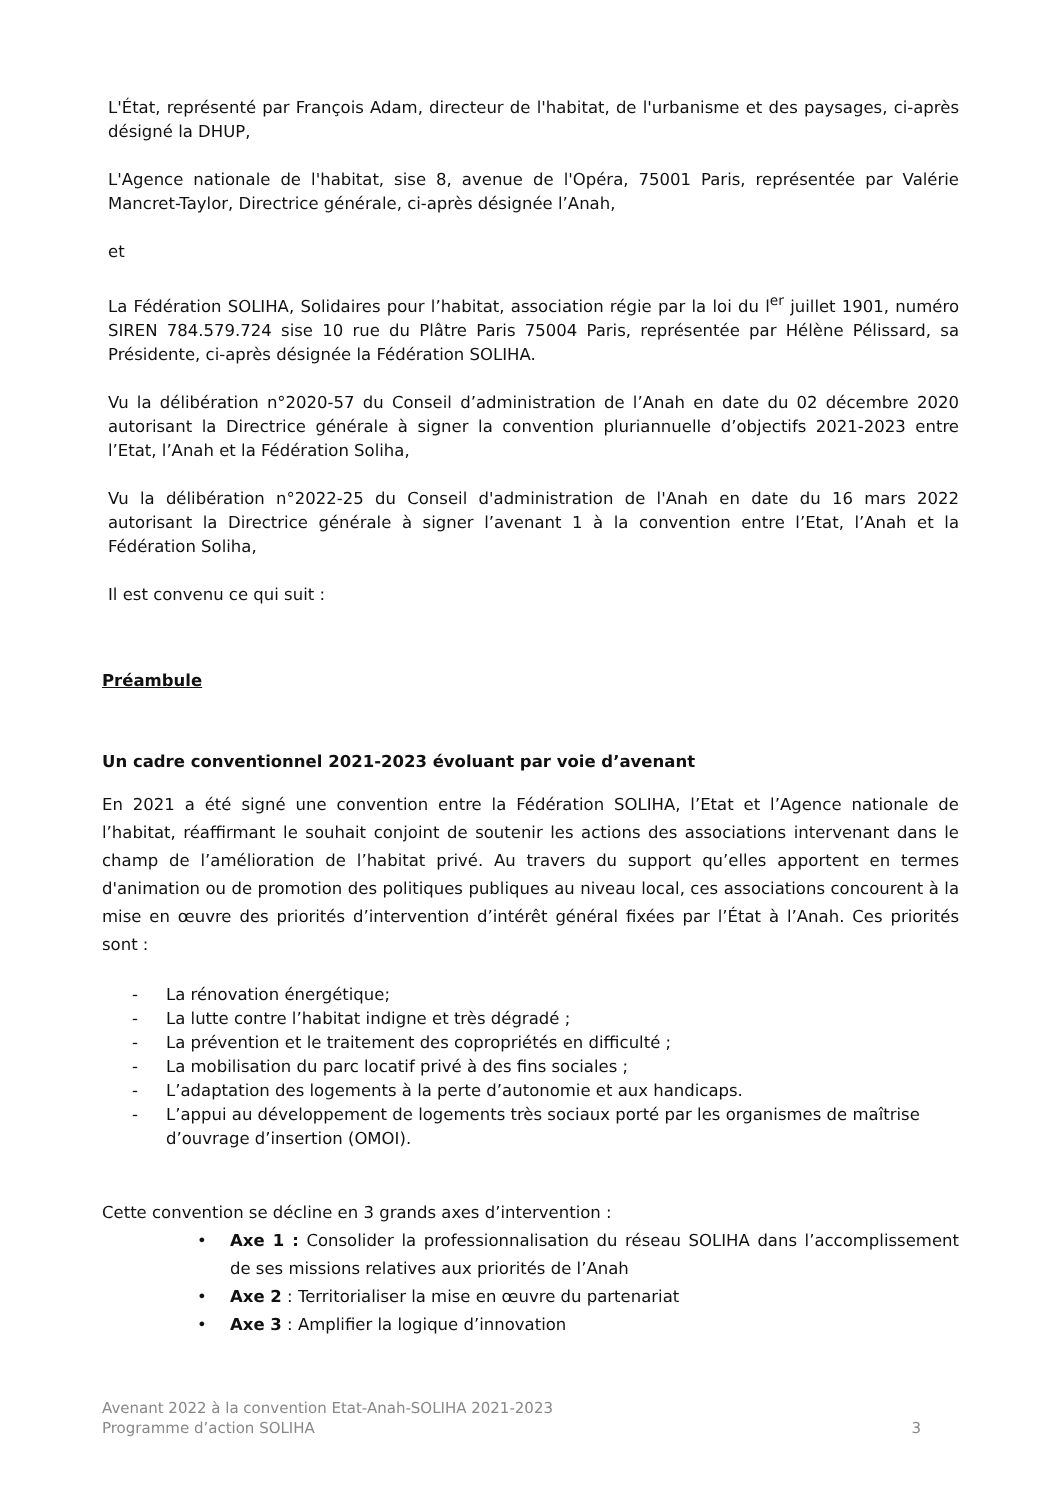L'État, représenté par François Adam, directeur de l'habitat, de l'urbanisme et des paysages, ci-après désigné la DHUP,
L'Agence nationale de l'habitat, sise 8, avenue de l'Opéra, 75001 Paris, représentée par Valérie Mancret-Taylor, Directrice générale, ci-après désignée l’Anah,
et
La Fédération SOLIHA, Solidaires pour l’habitat, association régie par la loi du l<sup>er</sup> juillet 1901, numéro SIREN 784.579.724 sise 10 rue du Plâtre Paris 75004 Paris, représentée par Hélène Pélissard, sa Présidente, ci-après désignée la Fédération SOLIHA.
Vu la délibération n°2020-57 du Conseil d’administration de l’Anah en date du 02 décembre 2020 autorisant la Directrice générale à signer la convention pluriannuelle d’objectifs 2021-2023 entre l’Etat, l’Anah et la Fédération Soliha,
Vu la délibération n°2022-25 du Conseil d'administration de l'Anah en date du 16 mars 2022 autorisant la Directrice générale à signer l’avenant 1 à la convention entre l’Etat, l’Anah et la Fédération Soliha,
Il est convenu ce qui suit :
Préambule
Un cadre conventionnel 2021-2023 évoluant par voie d’avenant
En 2021 a été signé une convention entre la Fédération SOLIHA, l’Etat et l’Agence nationale de l’habitat, réaffirmant le souhait conjoint de soutenir les actions des associations intervenant dans le champ de l’amélioration de l’habitat privé. Au travers du support qu’elles apportent en termes d'animation ou de promotion des politiques publiques au niveau local, ces associations concourent à la mise en œuvre des priorités d’intervention d’intérêt général fixées par l’État à l’Anah. Ces priorités sont :
- La rénovation énergétique;
- La lutte contre l’habitat indigne et très dégradé ;
- La prévention et le traitement des copropriétés en difficulté ;
- La mobilisation du parc locatif privé à des fins sociales ;
- L’adaptation des logements à la perte d’autonomie et aux handicaps.
- L’appui au développement de logements très sociaux porté par les organismes de maîtrise d’ouvrage d’insertion (OMOI).
Cette convention se décline en 3 grands axes d’intervention :
• Axe 1 : Consolider la professionnalisation du réseau SOLIHA dans l’accomplissement de ses missions relatives aux priorités de l’Anah
• Axe 2 : Territorialiser la mise en œuvre du partenariat
• Axe 3 : Amplifier la logique d’innovation
Avenant 2022 à la convention Etat-Anah-SOLIHA 2021-2023
Programme d’action SOLIHA 3